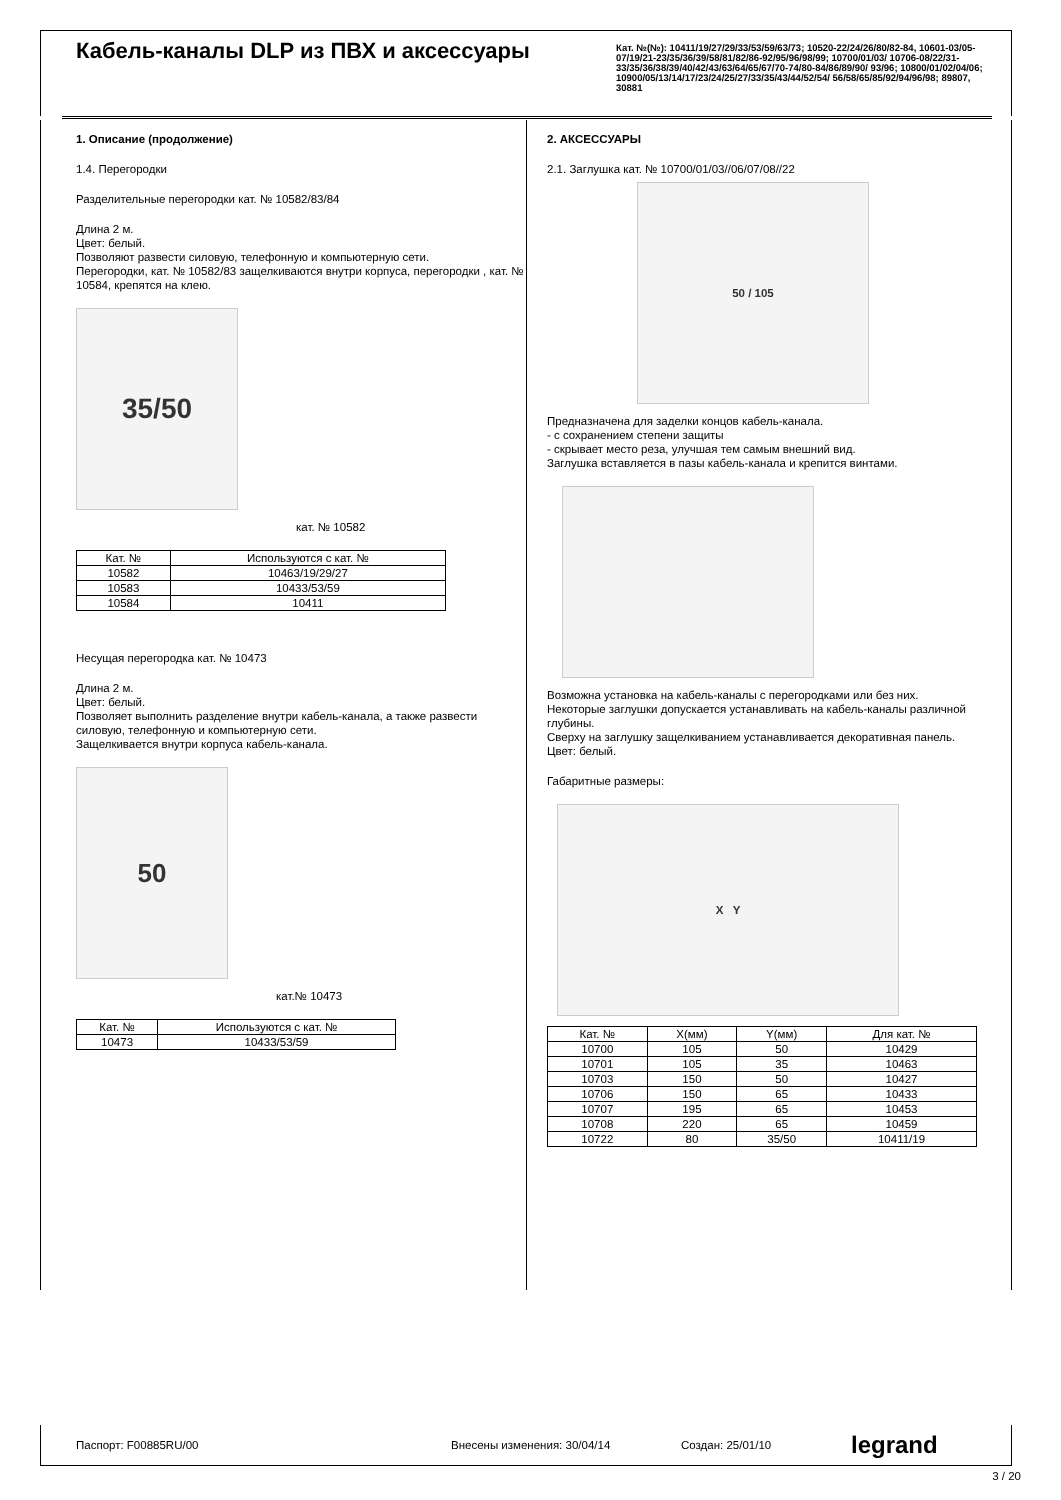Кабель-каналы DLP из ПВХ и аксессуары
Кат. №(№): 10411/19/27/29/33/53/59/63/73; 10520-22/24/26/80/82-84, 10601-03/05-07/19/21-23/35/36/39/58/81/82/86-92/95/96/98/99; 10700/01/03/ 10706-08/22/31-33/35/36/38/39/40/42/43/63/64/65/67/70-74/80-84/86/89/90/ 93/96; 10800/01/02/04/06; 10900/05/13/14/17/23/24/25/27/33/35/43/44/52/54/ 56/58/65/85/92/94/96/98; 89807, 30881
1. Описание (продолжение)
1.4. Перегородки
Разделительные перегородки кат. № 10582/83/84
Длина 2 м.
Цвет: белый.
Позволяют развести силовую, телефонную и компьютерную сети.
Перегородки, кат. № 10582/83 защелкиваются внутри корпуса, перегородки , кат. № 10584, крепятся на клею.
35/50
кат. № 10582
| Кат. № | Используются с кат. № |
| --- | --- |
| 10582 | 10463/19/29/27 |
| 10583 | 10433/53/59 |
| 10584 | 10411 |
Несущая перегородка кат. № 10473
Длина 2 м.
Цвет: белый.
Позволяет выполнить разделение внутри кабель-канала, а также развести силовую, телефонную и компьютерную сети.
Защелкивается внутри корпуса кабель-канала.
50
кат.№ 10473
| Кат. № | Используются с кат. № |
| --- | --- |
| 10473 | 10433/53/59 |
2. АКСЕССУАРЫ
2.1. Заглушка кат. № 10700/01/03//06/07/08//22
50 / 105
Предназначена для заделки концов кабель-канала.
- с сохранением степени защиты
- скрывает место реза, улучшая тем самым внешний вид.
Заглушка вставляется в пазы кабель-канала и крепится винтами.
Возможна установка на кабель-каналы с перегородками или без них.
Некоторые заглушки допускается устанавливать на кабель-каналы различной глубины.
Сверху на заглушку защелкиванием устанавливается декоративная панель.
Цвет: белый.
Габаритные размеры:
X Y
| Кат. № | X(мм) | Y(мм) | Для кат. № |
| --- | --- | --- | --- |
| 10700 | 105 | 50 | 10429 |
| 10701 | 105 | 35 | 10463 |
| 10703 | 150 | 50 | 10427 |
| 10706 | 150 | 65 | 10433 |
| 10707 | 195 | 65 | 10453 |
| 10708 | 220 | 65 | 10459 |
| 10722 | 80 | 35/50 | 10411/19 |
Паспорт: F00885RU/00 Внесены изменения: 30/04/14 Создан: 25/01/10 legrand
3 / 20